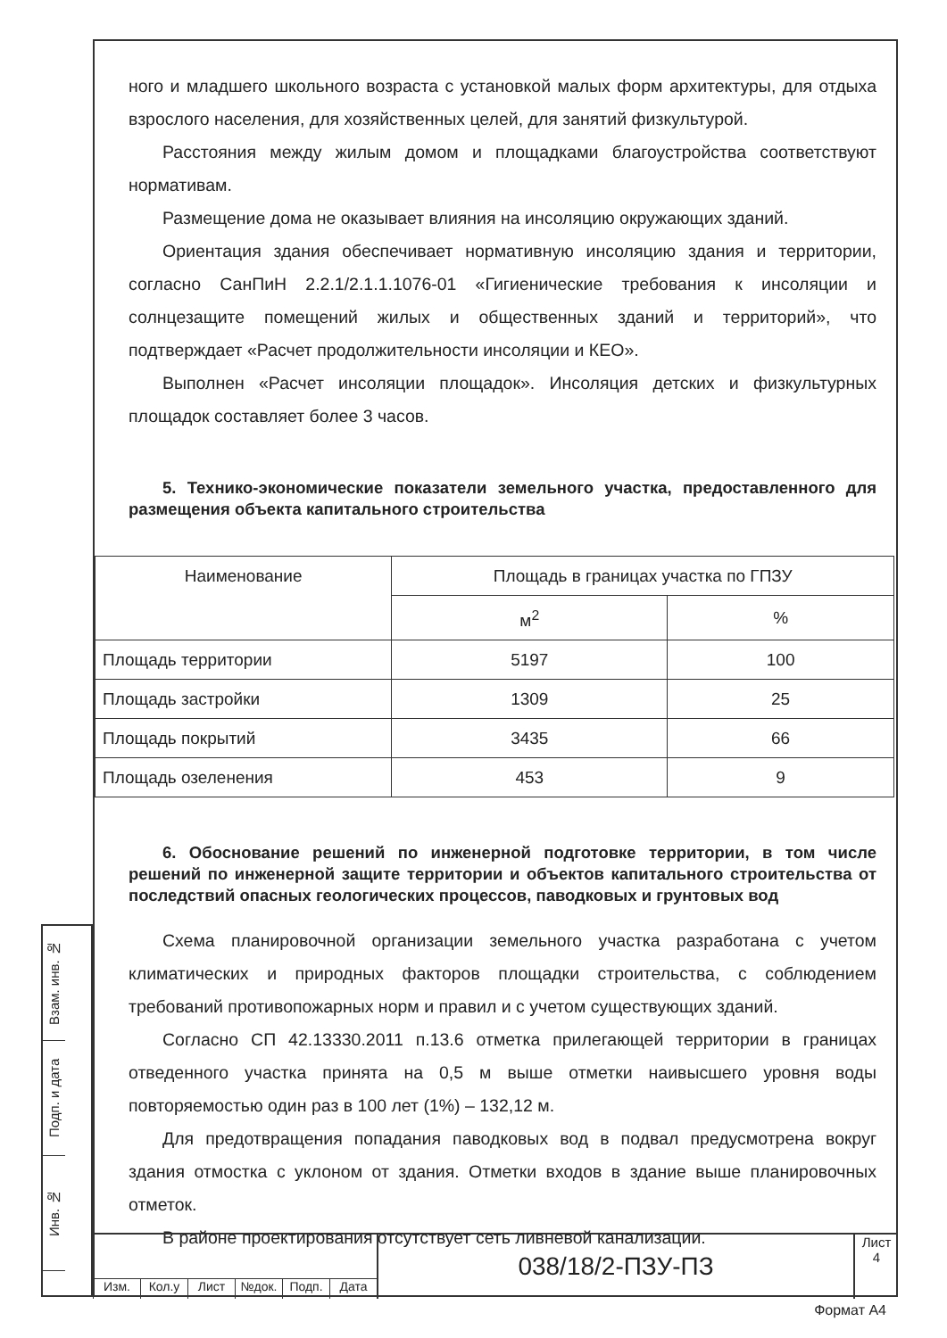ного и младшего школьного возраста с установкой малых форм архитектуры, для отдыха взрослого населения, для хозяйственных целей, для занятий физкультурой.
Расстояния между жилым домом и площадками благоустройства соответствуют нормативам.
Размещение дома не оказывает влияния на инсоляцию окружающих зданий.
Ориентация здания обеспечивает нормативную инсоляцию здания и территории, согласно СанПиН 2.2.1/2.1.1.1076-01 «Гигиенические требования к инсоляции и солнцезащите помещений жилых и общественных зданий и территорий», что подтверждает «Расчет продолжительности инсоляции и КЕО».
Выполнен «Расчет инсоляции площадок». Инсоляция детских и физкультурных площадок составляет более 3 часов.
5. Технико-экономические показатели земельного участка, предоставленного для размещения объекта капитального строительства
| Наименование | Площадь в границах участка по ГПЗУ | |
| --- | --- | --- |
| | м<sup>2</sup> | % |
| Площадь территории | 5197 | 100 |
| Площадь застройки | 1309 | 25 |
| Площадь покрытий | 3435 | 66 |
| Площадь озеленения | 453 | 9 |
6. Обоснование решений по инженерной подготовке территории, в том числе решений по инженерной защите территории и объектов капитального строительства от последствий опасных геологических процессов, паводковых и грунтовых вод
Схема планировочной организации земельного участка разработана с учетом климатических и природных факторов площадки строительства, с соблюдением требований противопожарных норм и правил и с учетом существующих зданий.
Согласно СП 42.13330.2011 п.13.6 отметка прилегающей территории в границах отведенного участка принята на 0,5 м выше отметки наивысшего уровня воды повторяемостью один раз в 100 лет (1%) – 132,12 м.
Для предотвращения попадания паводковых вод в подвал предусмотрена вокруг здания отмостка с уклоном от здания. Отметки входов в здание выше планировочных отметок.
В районе проектирования отсутствует сеть ливневой канализации.
Взам. инв. №
Подп. и дата
Инв. №
Изм. Кол.у Лист №док. Подп. Дата
038/18/2-ПЗУ-ПЗ
Лист
4
Формат А4